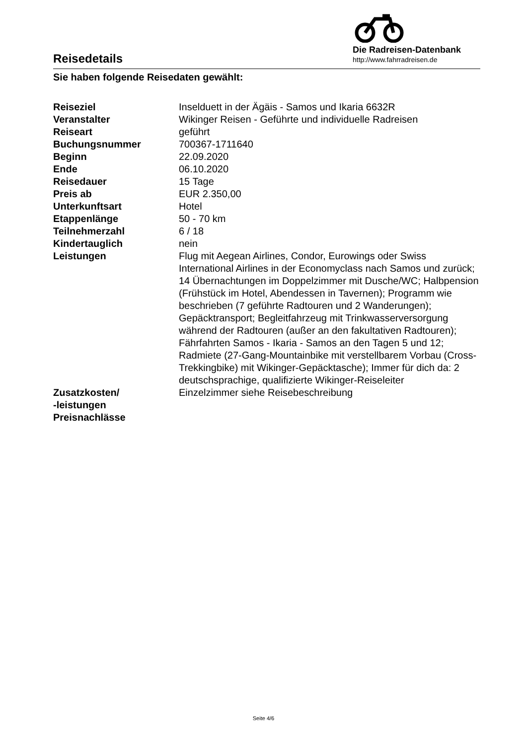Reisedetails
Die Radreisen-Datenbank
http://www.fahrradreisen.de
Sie haben folgende Reisedaten gewählt:
| Reiseziel | Inselduett in der Ägäis - Samos und Ikaria 6632R |
| Veranstalter | Wikinger Reisen - Geführte und individuelle Radreisen |
| Reiseart | geführt |
| Buchungsnummer | 700367-1711640 |
| Beginn | 22.09.2020 |
| Ende | 06.10.2020 |
| Reisedauer | 15 Tage |
| Preis ab | EUR 2.350,00 |
| Unterkunftsart | Hotel |
| Etappenlänge | 50 - 70 km |
| Teilnehmerzahl | 6 / 18 |
| Kindertauglich | nein |
| Leistungen | Flug mit Aegean Airlines, Condor, Eurowings oder Swiss International Airlines in der Economyclass nach Samos und zurück; 14 Übernachtungen im Doppelzimmer mit Dusche/WC; Halbpension (Frühstück im Hotel, Abendessen in Tavernen); Programm wie beschrieben (7 geführte Radtouren und 2 Wanderungen); Gepäcktransport; Begleitfahrzeug mit Trinkwasserversorgung während der Radtouren (außer an den fakultativen Radtouren); Fährfahrten Samos - Ikaria - Samos an den Tagen 5 und 12; Radmiete (27-Gang-Mountainbike mit verstellbarem Vorbau (Cross-Trekkingbike) mit Wikinger-Gepäcktasche); Immer für dich da: 2 deutschsprachige, qualifizierte Wikinger-Reiseleiter |
| Zusatzkosten/ -leistungen | Einzelzimmer siehe Reisebeschreibung |
| Preisnachlässe | |
Seite 4/6